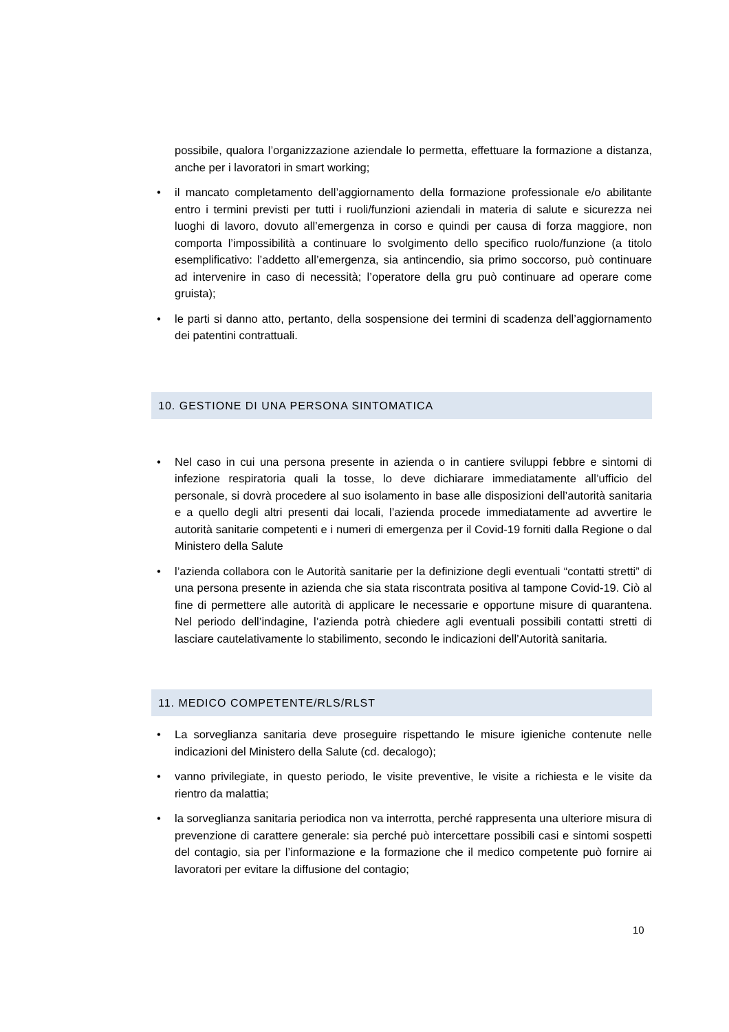possibile, qualora l’organizzazione aziendale lo permetta, effettuare la formazione a distanza, anche per i lavoratori in smart working;
• il mancato completamento dell’aggiornamento della formazione professionale e/o abilitante entro i termini previsti per tutti i ruoli/funzioni aziendali in materia di salute e sicurezza nei luoghi di lavoro, dovuto all’emergenza in corso e quindi per causa di forza maggiore, non comporta l’impossibilità a continuare lo svolgimento dello specifico ruolo/funzione (a titolo esemplificativo: l’addetto all’emergenza, sia antincendio, sia primo soccorso, può continuare ad intervenire in caso di necessità; l’operatore della gru può continuare ad operare come gruista);
• le parti si danno atto, pertanto, della sospensione dei termini di scadenza dell’aggiornamento dei patentini contrattuali.
10. GESTIONE DI UNA PERSONA SINTOMATICA
• Nel caso in cui una persona presente in azienda o in cantiere sviluppi febbre e sintomi di infezione respiratoria quali la tosse, lo deve dichiarare immediatamente all’ufficio del personale, si dovrà procedere al suo isolamento in base alle disposizioni dell’autorità sanitaria e a quello degli altri presenti dai locali, l’azienda procede immediatamente ad avvertire le autorità sanitarie competenti e i numeri di emergenza per il Covid-19 forniti dalla Regione o dal Ministero della Salute
• l’azienda collabora con le Autorità sanitarie per la definizione degli eventuali “contatti stretti” di una persona presente in azienda che sia stata riscontrata positiva al tampone Covid-19. Ciò al fine di permettere alle autorità di applicare le necessarie e opportune misure di quarantena. Nel periodo dell’indagine, l’azienda potrà chiedere agli eventuali possibili contatti stretti di lasciare cautelativamente lo stabilimento, secondo le indicazioni dell’Autorità sanitaria.
11. MEDICO COMPETENTE/RLS/RLST
• La sorveglianza sanitaria deve proseguire rispettando le misure igieniche contenute nelle indicazioni del Ministero della Salute (cd. decalogo);
• vanno privilegiate, in questo periodo, le visite preventive, le visite a richiesta e le visite da rientro da malattia;
• la sorveglianza sanitaria periodica non va interrotta, perché rappresenta una ulteriore misura di prevenzione di carattere generale: sia perché può intercettare possibili casi e sintomi sospetti del contagio, sia per l’informazione e la formazione che il medico competente può fornire ai lavoratori per evitare la diffusione del contagio;
10